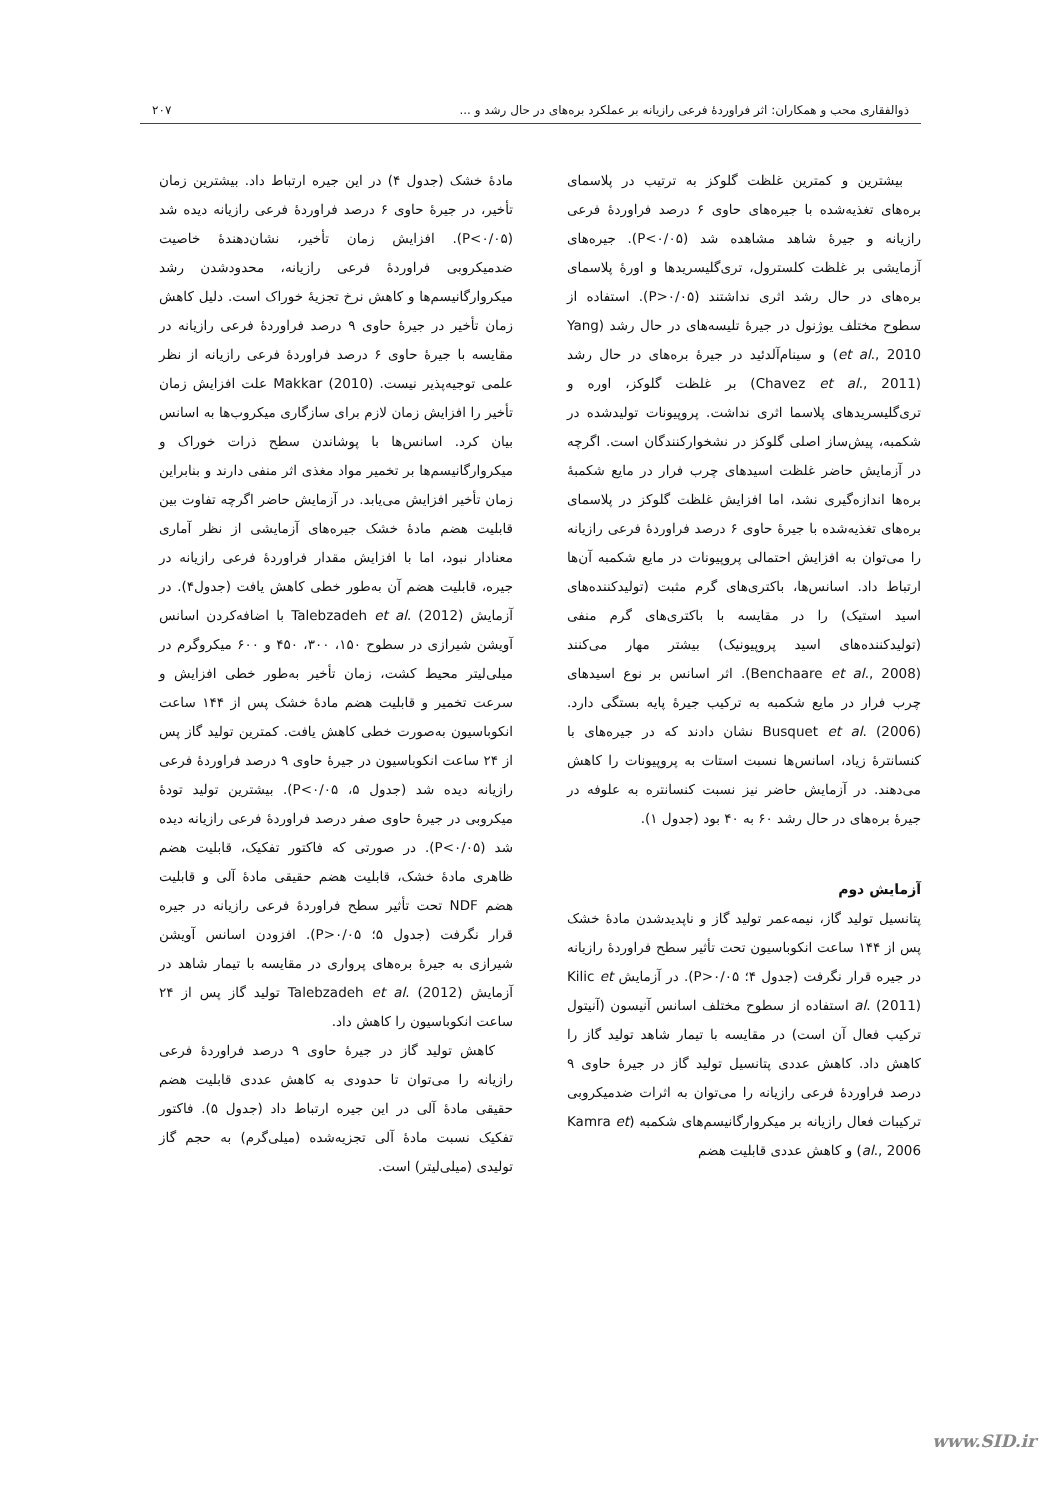ذوالفقاری محب و همکاران: اثر فراوردهٔ فرعی رازیانه بر عملکرد بره‌های در حال رشد و ... ۲۰۷
بیشترین و کمترین غلظت گلوکز به ترتیب در پلاسمای بره‌های تغذیه‌شده با جیره‌های حاوی ۶ درصد فراوردهٔ فرعی رازیانه و جیرهٔ شاهد مشاهده شد (P<۰/۰۵). جیره‌های آزمایشی بر غلظت کلسترول، تری‌گلیسریدها و اورهٔ پلاسمای بره‌های در حال رشد اثری نداشتند (P>۰/۰۵). استفاده از سطوح مختلف یوژنول در جیرهٔ تلیسه‌های در حال رشد (Yang et al., 2010) و سینام‌آلدئید در جیرهٔ بره‌های در حال رشد (Chavez et al., 2011) بر غلظت گلوکز، اوره و تری‌گلیسریدهای پلاسما اثری نداشت. پروپیونات تولیدشده در شکمبه، پیش‌ساز اصلی گلوکز در نشخوارکنندگان است. اگرچه در آزمایش حاضر غلظت اسیدهای چرب فرار در مایع شکمبهٔ بره‌ها اندازه‌گیری نشد، اما افزایش غلظت گلوکز در پلاسمای بره‌های تغذیه‌شده با جیرهٔ حاوی ۶ درصد فراوردهٔ فرعی رازیانه را می‌توان به افزایش احتمالی پروپیونات در مایع شکمبه آن‌ها ارتباط داد. اسانس‌ها، باکتری‌های گرم مثبت (تولیدکننده‌های اسید استیک) را در مقایسه با باکتری‌های گرم منفی (تولیدکننده‌های اسید پروپیونیک) بیشتر مهار می‌کنند (Benchaare et al., 2008). اثر اسانس بر نوع اسیدهای چرب فرار در مایع شکمبه به ترکیب جیرهٔ پایه بستگی دارد. Busquet et al. (2006) نشان دادند که در جیره‌های با کنسانترهٔ زیاد، اسانس‌ها نسبت استات به پروپیونات را کاهش می‌دهند. در آزمایش حاضر نیز نسبت کنسانتره به علوفه در جیرهٔ بره‌های در حال رشد ۶۰ به ۴۰ بود (جدول ۱).
آزمایش دوم
پتانسیل تولید گاز، نیمه‌عمر تولید گاز و ناپدیدشدن مادهٔ خشک پس از ۱۴۴ ساعت انکوباسیون تحت تأثیر سطح فراوردهٔ رازیانه در جیره قرار نگرفت (جدول ۴؛ P>۰/۰۵). در آزمایش Kilic et al. (2011) استفاده از سطوح مختلف اسانس آنیسون (آنیتول ترکیب فعال آن است) در مقایسه با تیمار شاهد تولید گاز را کاهش داد. کاهش عددی پتانسیل تولید گاز در جیرهٔ حاوی ۹ درصد فراوردهٔ فرعی رازیانه را می‌توان به اثرات ضدمیکروبی ترکیبات فعال رازیانه بر میکروارگانیسم‌های شکمبه (Kamra et al., 2006) و کاهش عددی قابلیت هضم
مادهٔ خشک (جدول ۴) در این جیره ارتباط داد. بیشترین زمان تأخیر، در جیرهٔ حاوی ۶ درصد فراوردهٔ فرعی رازیانه دیده شد (P<۰/۰۵). افزایش زمان تأخیر، نشان‌دهندهٔ خاصیت ضدمیکروبی فراوردهٔ فرعی رازیانه، محدودشدن رشد میکروارگانیسم‌ها و کاهش نرخ تجزیهٔ خوراک است. دلیل کاهش زمان تأخیر در جیرهٔ حاوی ۹ درصد فراوردهٔ فرعی رازیانه در مقایسه با جیرهٔ حاوی ۶ درصد فراوردهٔ فرعی رازیانه از نظر علمی توجیه‌پذیر نیست. Makkar (2010) علت افزایش زمان تأخیر را افزایش زمان لازم برای سازگاری میکروب‌ها به اسانس بیان کرد. اسانس‌ها با پوشاندن سطح ذرات خوراک و میکروارگانیسم‌ها بر تخمیر مواد مغذی اثر منفی دارند و بنابراین زمان تأخیر افزایش می‌یابد. در آزمایش حاضر اگرچه تفاوت بین قابلیت هضم مادهٔ خشک جیره‌های آزمایشی از نظر آماری معنادار نبود، اما با افزایش مقدار فراوردهٔ فرعی رازیانه در جیره، قابلیت هضم آن به‌طور خطی کاهش یافت (جدول۴). در آزمایش Talebzadeh et al. (2012) با اضافه‌کردن اسانس آویشن شیرازی در سطوح ۱۵۰، ۳۰۰، ۴۵۰ و ۶۰۰ میکروگرم در میلی‌لیتر محیط کشت، زمان تأخیر به‌طور خطی افزایش و سرعت تخمیر و قابلیت هضم مادهٔ خشک پس از ۱۴۴ ساعت انکوباسیون به‌صورت خطی کاهش یافت. کمترین تولید گاز پس از ۲۴ ساعت انکوباسیون در جیرهٔ حاوی ۹ درصد فراوردهٔ فرعی رازیانه دیده شد (جدول ۵، P<۰/۰۵). بیشترین تولید تودهٔ میکروبی در جیرهٔ حاوی صفر درصد فراوردهٔ فرعی رازیانه دیده شد (P<۰/۰۵). در صورتی که فاکتور تفکیک، قابلیت هضم ظاهری مادهٔ خشک، قابلیت هضم حقیقی مادهٔ آلی و قابلیت هضم NDF تحت تأثیر سطح فراوردهٔ فرعی رازیانه در جیره قرار نگرفت (جدول ۵؛ P>۰/۰۵). افزودن اسانس آویشن شیرازی به جیرهٔ بره‌های پرواری در مقایسه با تیمار شاهد در آزمایش Talebzadeh et al. (2012) تولید گاز پس از ۲۴ ساعت انکوباسیون را کاهش داد.
کاهش تولید گاز در جیرهٔ حاوی ۹ درصد فراوردهٔ فرعی رازیانه را می‌توان تا حدودی به کاهش عددی قابلیت هضم حقیقی مادهٔ آلی در این جیره ارتباط داد (جدول ۵). فاکتور تفکیک نسبت مادهٔ آلی تجزیه‌شده (میلی‌گرم) به حجم گاز تولیدی (میلی‌لیتر) است.
www.SID.ir